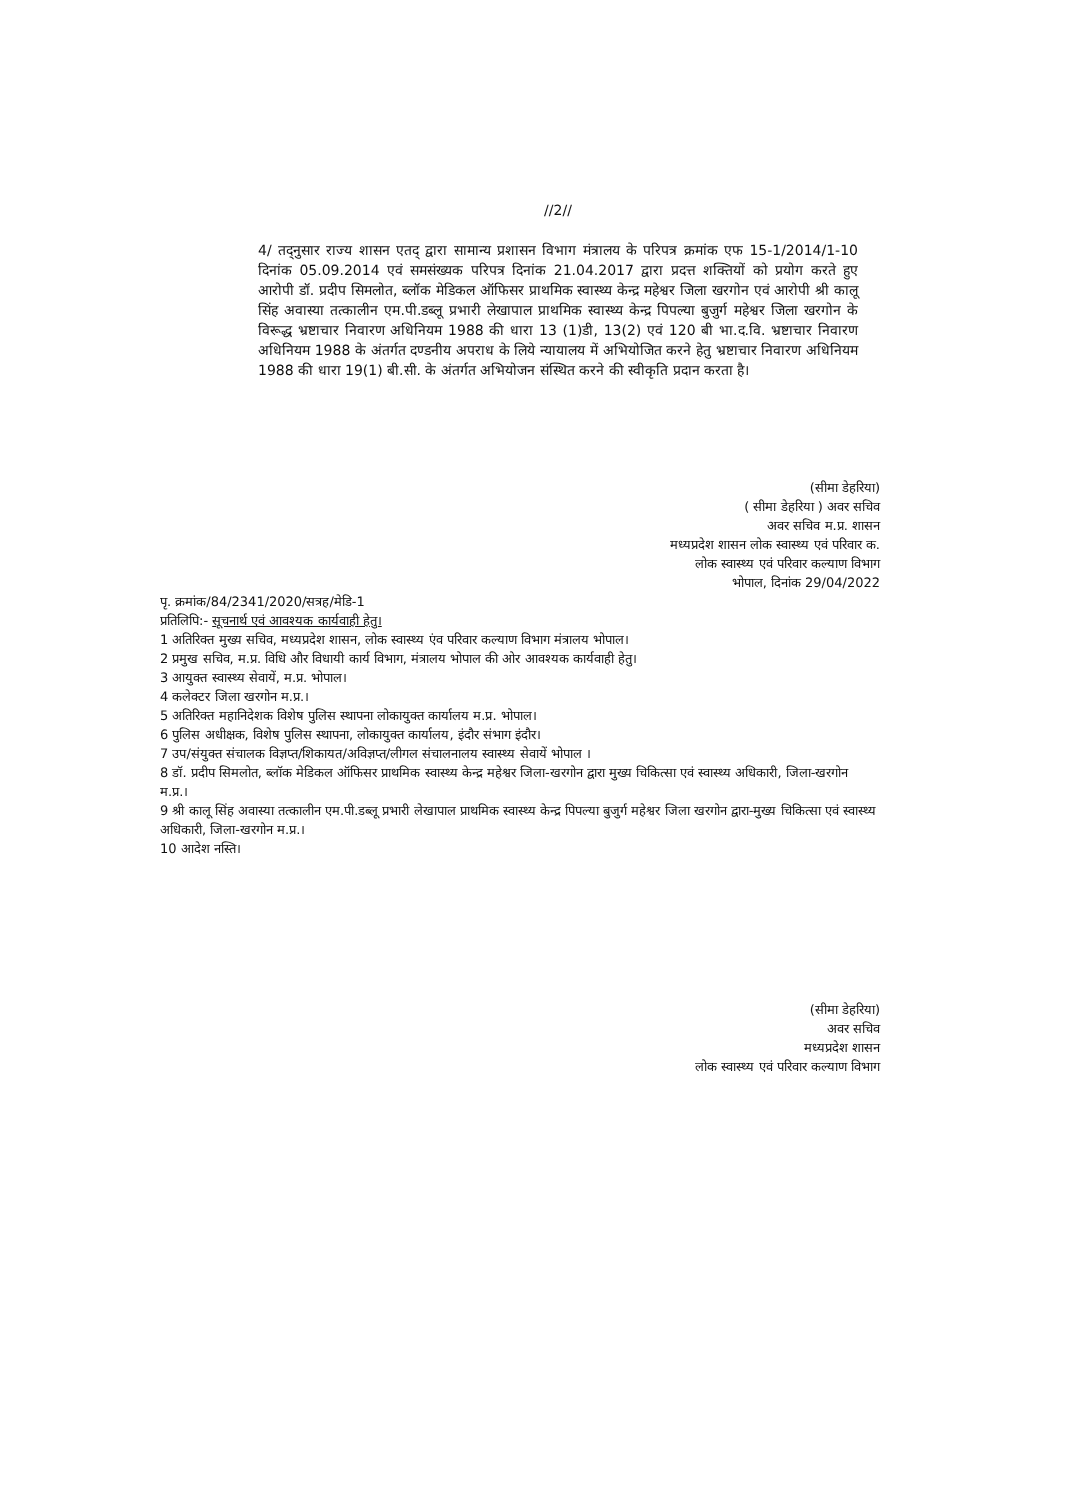//2//
4/ तद्नुसार राज्य शासन एतद् द्वारा सामान्य प्रशासन विभाग मंत्रालय के परिपत्र क्रमांक एफ 15-1/2014/1-10 दिनांक 05.09.2014 एवं समसंख्यक परिपत्र दिनांक 21.04.2017 द्वारा प्रदत्त शक्तियों को प्रयोग करते हुए आरोपी डॉ. प्रदीप सिमलोत, ब्लॉक मेडिकल ऑफिसर प्राथमिक स्वास्थ्य केन्द्र महेश्वर जिला खरगोन एवं आरोपी श्री कालू सिंह अवास्या तत्कालीन एम.पी.डब्लू प्रभारी लेखापाल प्राथमिक स्वास्थ्य केन्द्र पिपल्या बुजुर्ग महेश्वर जिला खरगोन के विरूद्ध भ्रष्टाचार निवारण अधिनियम 1988 की धारा 13 (1)डी, 13(2) एवं 120 बी भा.द.वि. भ्रष्टाचार निवारण अधिनियम 1988 के अंतर्गत दण्डनीय अपराध के लिये न्यायालय में अभियोजित करने हेतु भ्रष्टाचार निवारण अधिनियम 1988 की धारा 19(1) बी.सी. के अंतर्गत अभियोजन संस्थित करने की स्वीकृति प्रदान करता है।
(सीमा डेहरिया)
( सीमा डेहरिया ) अवर सचिव
अवर सचिव म.प्र. शासन
मध्यप्रदेश शासन लोक स्वास्थ्य एवं परिवार क.
लोक स्वास्थ्य एवं परिवार कल्याण विभाग
भोपाल, दिनांक 29/04/2022
पृ. क्रमांक/84/2341/2020/सत्रह/मेडि-1
प्रतिलिपि:- सूचनार्थ एवं आवश्यक कार्यवाही हेतु।
1 अतिरिक्त मुख्य सचिव, मध्यप्रदेश शासन, लोक स्वास्थ्य एंव परिवार कल्याण विभाग मंत्रालय भोपाल।
2 प्रमुख सचिव, म.प्र. विधि और विधायी कार्य विभाग, मंत्रालय भोपाल की ओर आवश्यक कार्यवाही हेतु।
3 आयुक्त स्वास्थ्य सेवायें, म.प्र. भोपाल।
4 कलेक्टर जिला खरगोन म.प्र.।
5 अतिरिक्त महानिदेशक विशेष पुलिस स्थापना लोकायुक्त कार्यालय म.प्र. भोपाल।
6 पुलिस अधीक्षक, विशेष पुलिस स्थापना, लोकायुक्त कार्यालय, इंदौर संभाग इंदौर।
7 उप/संयुक्त संचालक विज्ञप्त/शिकायत/अविज्ञप्त/लीगल संचालनालय स्वास्थ्य सेवायें भोपाल ।
8 डॉ. प्रदीप सिमलोत, ब्लॉक मेडिकल ऑफिसर प्राथमिक स्वास्थ्य केन्द्र महेश्वर जिला-खरगोन द्वारा मुख्य चिकित्सा एवं स्वास्थ्य अधिकारी, जिला-खरगोन म.प्र.।
9 श्री कालू सिंह अवास्या तत्कालीन एम.पी.डब्लू प्रभारी लेखापाल प्राथमिक स्वास्थ्य केन्द्र पिपल्या बुजुर्ग महेश्वर जिला खरगोन द्वारा-मुख्य चिकित्सा एवं स्वास्थ्य अधिकारी, जिला-खरगोन म.प्र.।
10 आदेश नस्ति।
(सीमा डेहरिया)
अवर सचिव
मध्यप्रदेश शासन
लोक स्वास्थ्य एवं परिवार कल्याण विभाग